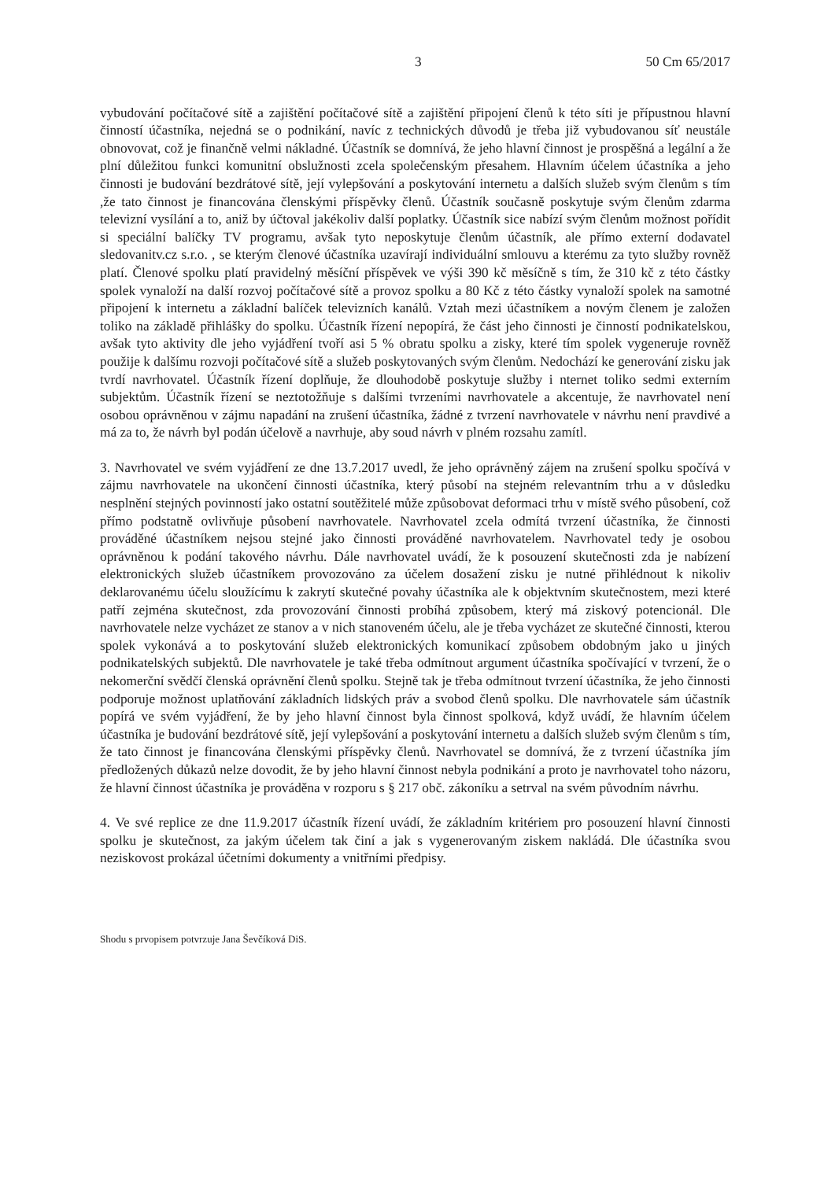3 50 Cm 65/2017
vybudování počítačové sítě a zajištění počítačové sítě a zajištění připojení členů k této síti je přípustnou hlavní činností účastníka, nejedná se o podnikání, navíc z technických důvodů je třeba již vybudovanou síť neustále obnovovat, což je finančně velmi nákladné. Účastník se domnívá, že jeho hlavní činnost je prospěšná a legální a že plní důležitou funkci komunitní obslužnosti zcela společenským přesahem. Hlavním účelem účastníka a jeho činnosti je budování bezdrátové sítě, její vylepšování a poskytování internetu a dalších služeb svým členům s tím ,že tato činnost je financována členskými příspěvky členů. Účastník současně poskytuje svým členům zdarma televizní vysílání a to, aniž by účtoval jakékoliv další poplatky. Účastník sice nabízí svým členům možnost pořídit si speciální balíčky TV programu, avšak tyto neposkytuje členům účastník, ale přímo externí dodavatel sledovanitv.cz s.r.o. , se kterým členové účastníka uzavírají individuální smlouvu a kterému za tyto služby rovněž platí. Členové spolku platí pravidelný měsíční příspěvek ve výši 390 kč měsíčně s tím, že 310 kč z této částky spolek vynaloží na další rozvoj počítačové sítě a provoz spolku a 80 Kč z této částky vynaloží spolek na samotné připojení k internetu a základní balíček televizních kanálů. Vztah mezi účastníkem a novým členem je založen toliko na základě přihlášky do spolku. Účastník řízení nepopírá, že část jeho činnosti je činností podnikatelskou, avšak tyto aktivity dle jeho vyjádření tvoří asi 5 % obratu spolku a zisky, které tím spolek vygeneruje rovněž použije k dalšímu rozvoji počítačové sítě a služeb poskytovaných svým členům. Nedochází ke generování zisku jak tvrdí navrhovatel. Účastník řízení doplňuje, že dlouhodobě poskytuje služby i nternet toliko sedmi externím subjektům. Účastník řízení se neztotožňuje s dalšími tvrzeními navrhovatele a akcentuje, že navrhovatel není osobou oprávněnou v zájmu napadání na zrušení účastníka, žádné z tvrzení navrhovatele v návrhu není pravdivé a má za to, že návrh byl podán účelově a navrhuje, aby soud návrh v plném rozsahu zamítl.
3. Navrhovatel ve svém vyjádření ze dne 13.7.2017 uvedl, že jeho oprávněný zájem na zrušení spolku spočívá v zájmu navrhovatele na ukončení činnosti účastníka, který působí na stejném relevantním trhu a v důsledku nesplnění stejných povinností jako ostatní soutěžitelé může způsobovat deformaci trhu v místě svého působení, což přímo podstatně ovlivňuje působení navrhovatele. Navrhovatel zcela odmítá tvrzení účastníka, že činnosti prováděné účastníkem nejsou stejné jako činnosti prováděné navrhovatelem. Navrhovatel tedy je osobou oprávněnou k podání takového návrhu. Dále navrhovatel uvádí, že k posouzení skutečnosti zda je nabízení elektronických služeb účastníkem provozováno za účelem dosažení zisku je nutné přihlédnout k nikoliv deklarovanému účelu sloužícímu k zakrytí skutečné povahy účastníka ale k objektvním skutečnostem, mezi které patří zejména skutečnost, zda provozování činnosti probíhá způsobem, který má ziskový potencionál. Dle navrhovatele nelze vycházet ze stanov a v nich stanoveném účelu, ale je třeba vycházet ze skutečné činnosti, kterou spolek vykonává a to poskytování služeb elektronických komunikací způsobem obdobným jako u jiných podnikatelských subjektů. Dle navrhovatele je také třeba odmítnout argument účastníka spočívající v tvrzení, že o nekomerční svědčí členská oprávnění členů spolku. Stejně tak je třeba odmítnout tvrzení účastníka, že jeho činnosti podporuje možnost uplatňování základních lidských práv a svobod členů spolku. Dle navrhovatele sám účastník popírá ve svém vyjádření, že by jeho hlavní činnost byla činnost spolková, když uvádí, že hlavním účelem účastníka je budování bezdrátové sítě, její vylepšování a poskytování internetu a dalších služeb svým členům s tím, že tato činnost je financována členskými příspěvky členů. Navrhovatel se domnívá, že z tvrzení účastníka jím předložených důkazů nelze dovodit, že by jeho hlavní činnost nebyla podnikání a proto je navrhovatel toho názoru, že hlavní činnost účastníka je prováděna v rozporu s § 217 obč. zákoníku a setrval na svém původním návrhu.
4. Ve své replice ze dne 11.9.2017 účastník řízení uvádí, že základním kritériem pro posouzení hlavní činnosti spolku je skutečnost, za jakým účelem tak činí a jak s vygenerovaným ziskem nakládá. Dle účastníka svou neziskovost prokázal účetními dokumenty a vnitřními předpisy.
Shodu s prvopisem potvrzuje Jana Ševčíková DiS.